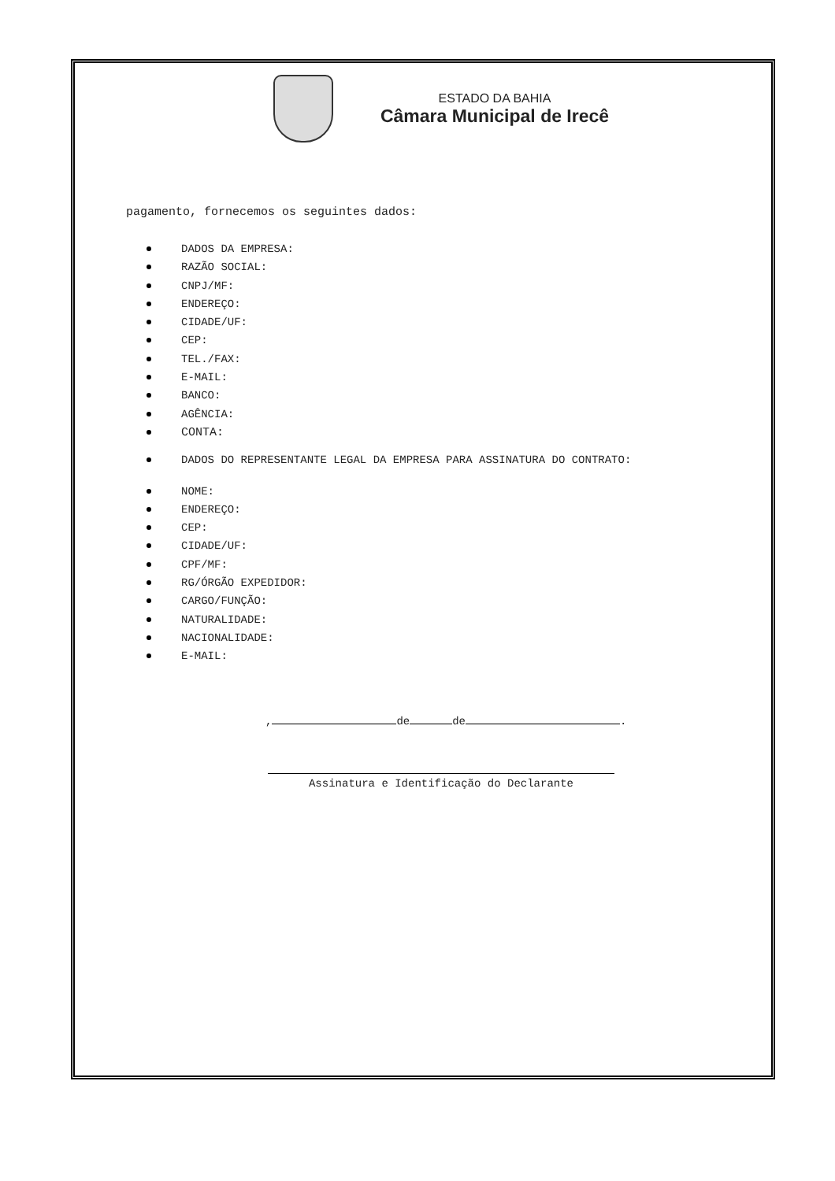ESTADO DA BAHIA
Câmara Municipal de Irecê
pagamento, fornecemos os seguintes dados:
DADOS DA EMPRESA:
RAZÃO SOCIAL:
CNPJ/MF:
ENDEREÇO:
CIDADE/UF:
CEP:
TEL./FAX:
E-MAIL:
BANCO:
AGÊNCIA:
CONTA:
DADOS DO REPRESENTANTE LEGAL DA EMPRESA PARA ASSINATURA DO CONTRATO:
NOME:
ENDEREÇO:
CEP:
CIDADE/UF:
CPF/MF:
RG/ÓRGÃO EXPEDIDOR:
CARGO/FUNÇÃO:
NATURALIDADE:
NACIONALIDADE:
E-MAIL:
, de de .
Assinatura e Identificação do Declarante